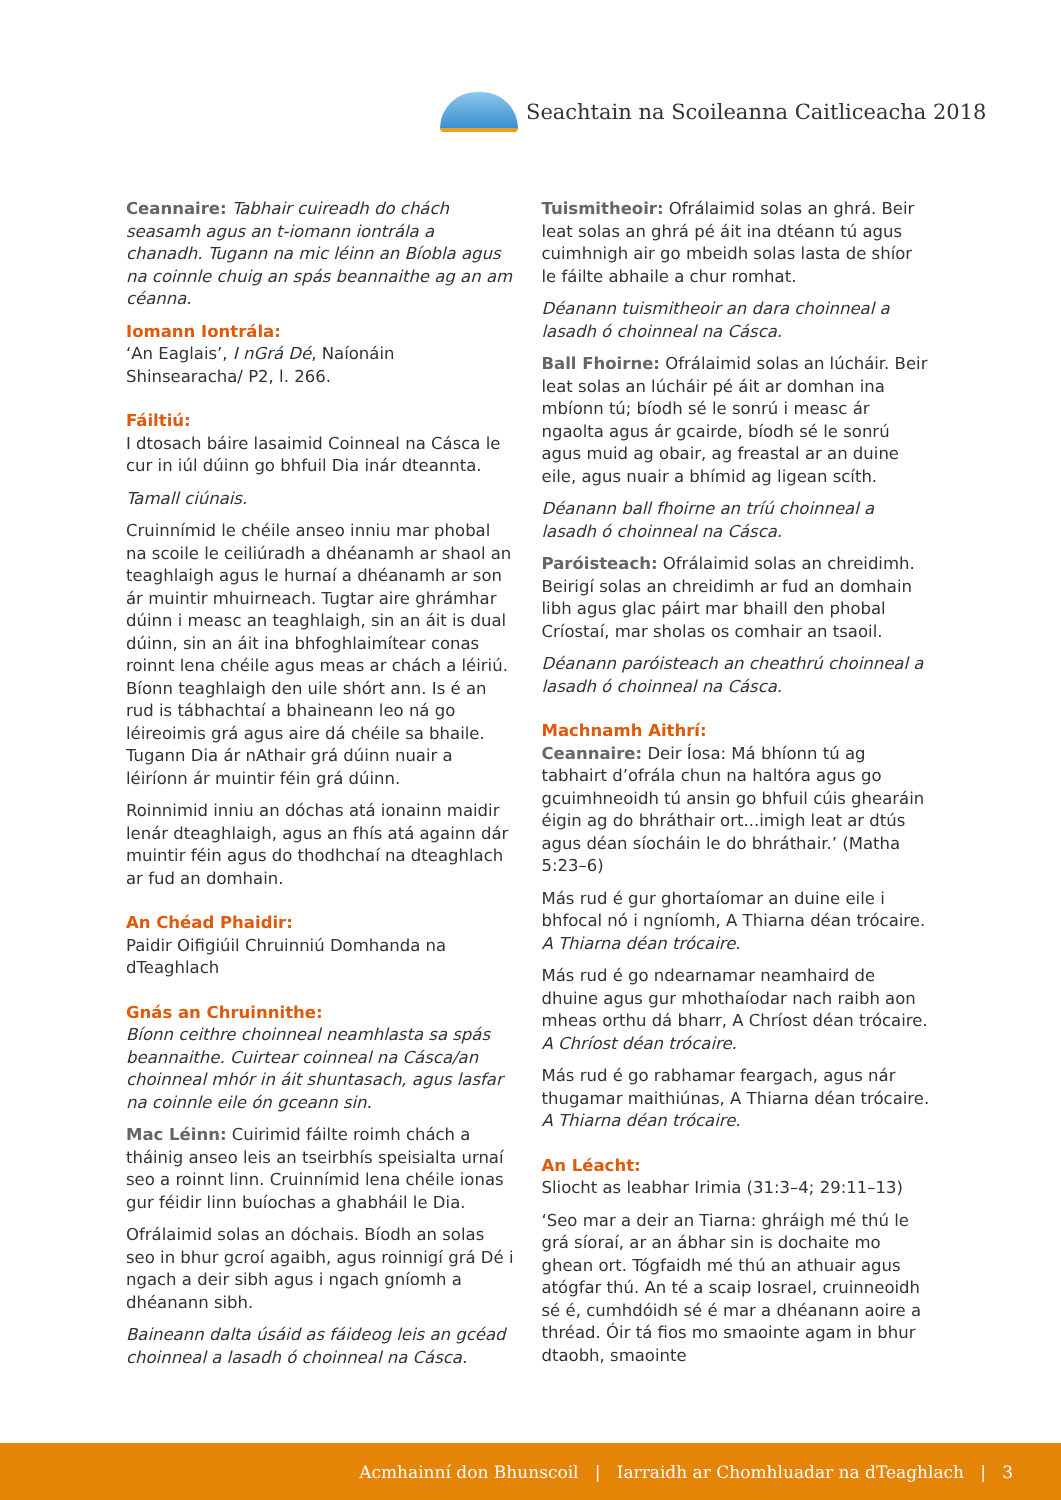Seachtain na Scoileanna Caitliceacha 2018
Ceannaire: Tabhair cuireadh do chách seasamh agus an t-iomann iontrála a chanadh. Tugann na mic léinn an Bíobla agus na coinnle chuig an spás beannaithe ag an am céanna.
Iomann Iontrála:
‘An Eaglais’, I nGrá Dé, Naíonáin Shinsearacha/ P2, l. 266.
Fáiltiú:
I dtosach báire lasaimid Coinneal na Cásca le cur in iúl dúinn go bhfuil Dia inár dteannta.
Tamall ciúnais.
Cruinnímid le chéile anseo inniu mar phobal na scoile le ceiliúradh a dhéanamh ar shaol an teaghlaigh agus le hurnaí a dhéanamh ar son ár muintir mhuirneach. Tugtar aire ghrámhar dúinn i measc an teaghlaigh, sin an áit is dual dúinn, sin an áit ina bhfoghlaimítear conas roinnt lena chéile agus meas ar chách a léiriú. Bíonn teaghlaigh den uile shórt ann. Is é an rud is tábhachtaí a bhaineann leo ná go léireoimis grá agus aire dá chéile sa bhaile. Tugann Dia ár nAthair grá dúinn nuair a léiríonn ár muintir féin grá dúinn.
Roinnimid inniu an dóchas atá ionainn maidir lenár dteaghlaigh, agus an fhís atá againn dár muintir féin agus do thodhchaí na dteaghlach ar fud an domhain.
An Chéad Phaidir:
Paidir Oifigiúil Chruinniú Domhanda na dTeaghlach
Gnás an Chruinnithe:
Bíonn ceithre choinneal neamhlasta sa spás beannaithe. Cuirtear coinneal na Cásca/an choinneal mhór in áit shuntasach, agus lasfar na coinnle eile ón gceann sin.
Mac Léinn: Cuirimid fáilte roimh chách a tháinig anseo leis an tseirbhís speisialta urnaí seo a roinnt linn. Cruinnímid lena chéile ionas gur féidir linn buíochas a ghabháil le Dia.
Ofrálaimid solas an dóchais. Bíodh an solas seo in bhur gcroí agaibh, agus roinnigí grá Dé i ngach a deir sibh agus i ngach gníomh a dhéanann sibh.
Baineann dalta úsáid as fáideog leis an gcéad choinneal a lasadh ó choinneal na Cásca.
Tuismitheoir: Ofrálaimid solas an ghrá. Beir leat solas an ghrá pé áit ina dtéann tú agus cuimhnigh air go mbeidh solas lasta de shíor le fáilte abhaile a chur romhat.
Déanann tuismitheoir an dara choinneal a lasadh ó choinneal na Cásca.
Ball Fhoirne: Ofrálaimid solas an lúcháir. Beir leat solas an lúcháir pé áit ar domhan ina mbíonn tú; bíodh sé le sonrú i measc ár ngaolta agus ár gcairde, bíodh sé le sonrú agus muid ag obair, ag freastal ar an duine eile, agus nuair a bhímid ag ligean scíth.
Déanann ball fhoirne an tríú choinneal a lasadh ó choinneal na Cásca.
Paróisteach: Ofrálaimid solas an chreidimh. Beirigí solas an chreidimh ar fud an domhain libh agus glac páirt mar bhaill den phobal Críostaí, mar sholas os comhair an tsaoil.
Déanann paróisteach an cheathrú choinneal a lasadh ó choinneal na Cásca.
Machnamh Aithrí:
Ceannaire: Deir Íosa: Má bhíonn tú ag tabhairt d’ofrála chun na haltóra agus go gcuimhneoidh tú ansin go bhfuil cúis ghearáin éigin ag do bhráthair ort...imigh leat ar dtús agus déan síocháin le do bhráthair.’ (Matha 5:23–6)
Más rud é gur ghortaíomar an duine eile i bhfocal nó i ngníomh, A Thiarna déan trócaire. A Thiarna déan trócaire.
Más rud é go ndearnamar neamhaird de dhuine agus gur mhothaíodar nach raibh aon mheas orthu dá bharr, A Chríost déan trócaire. A Chríost déan trócaire.
Más rud é go rabhamar feargach, agus nár thugamar maithiúnas, A Thiarna déan trócaire. A Thiarna déan trócaire.
An Léacht:
Sliocht as leabhar Irimia (31:3–4; 29:11–13)
‘Seo mar a deir an Tiarna: ghráigh mé thú le grá síoraí, ar an ábhar sin is dochaite mo ghean ort. Tógfaidh mé thú an athuair agus atógfar thú. An té a scaip Iosrael, cruinneoidh sé é, cumhdóidh sé é mar a dhéanann aoire a thréad. Óir tá fios mo smaointe agam in bhur dtaobh, smaointe
Acmhainní don Bhunscoil | Iarraidh ar Chomhluadar na dTeaghlach | 3